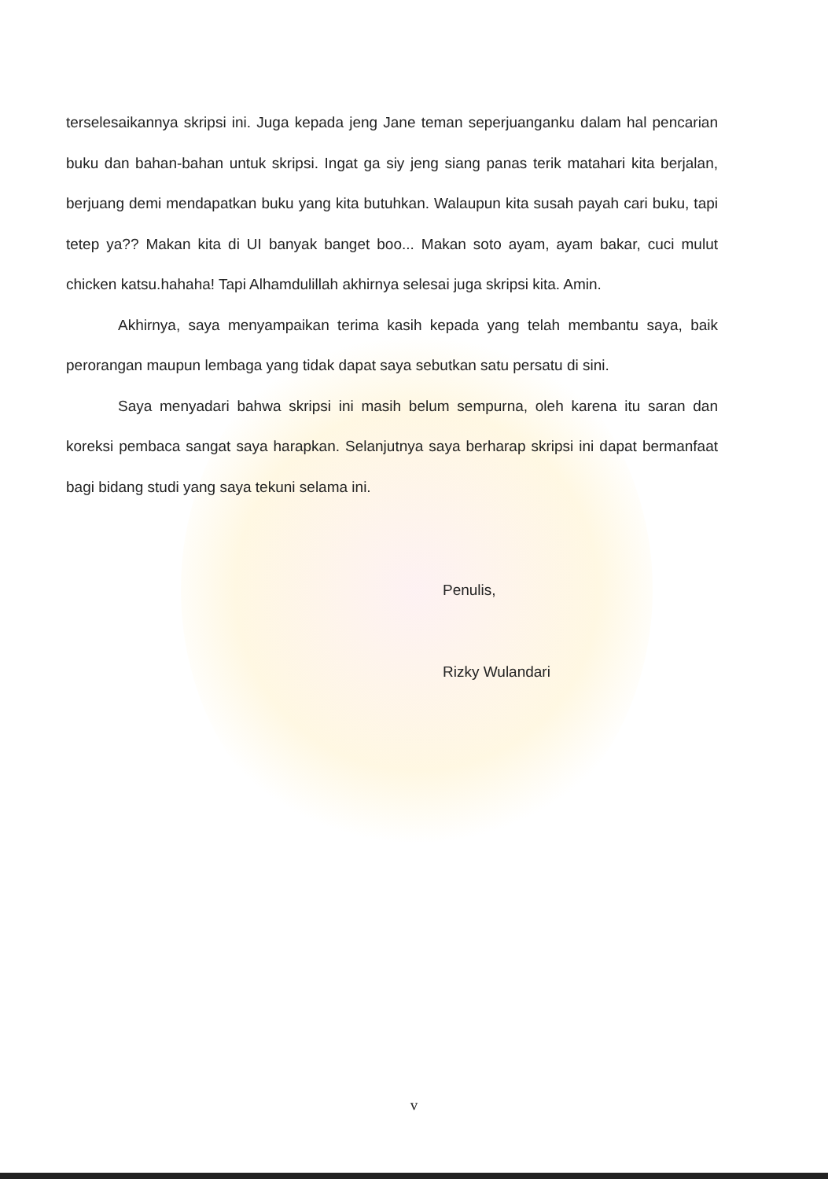terselesaikannya skripsi ini. Juga kepada jeng Jane teman seperjuanganku dalam hal pencarian buku dan bahan-bahan untuk skripsi. Ingat ga siy jeng siang panas terik matahari kita berjalan, berjuang demi mendapatkan buku yang kita butuhkan. Walaupun kita susah payah cari buku, tapi tetep ya?? Makan kita di UI banyak banget boo... Makan soto ayam, ayam bakar, cuci mulut chicken katsu.hahaha! Tapi Alhamdulillah akhirnya selesai juga skripsi kita. Amin.
Akhirnya, saya menyampaikan terima kasih kepada yang telah membantu saya, baik perorangan maupun lembaga yang tidak dapat saya sebutkan satu persatu di sini.
Saya menyadari bahwa skripsi ini masih belum sempurna, oleh karena itu saran dan koreksi pembaca sangat saya harapkan. Selanjutnya saya berharap skripsi ini dapat bermanfaat bagi bidang studi yang saya tekuni selama ini.
Penulis,
Rizky Wulandari
v